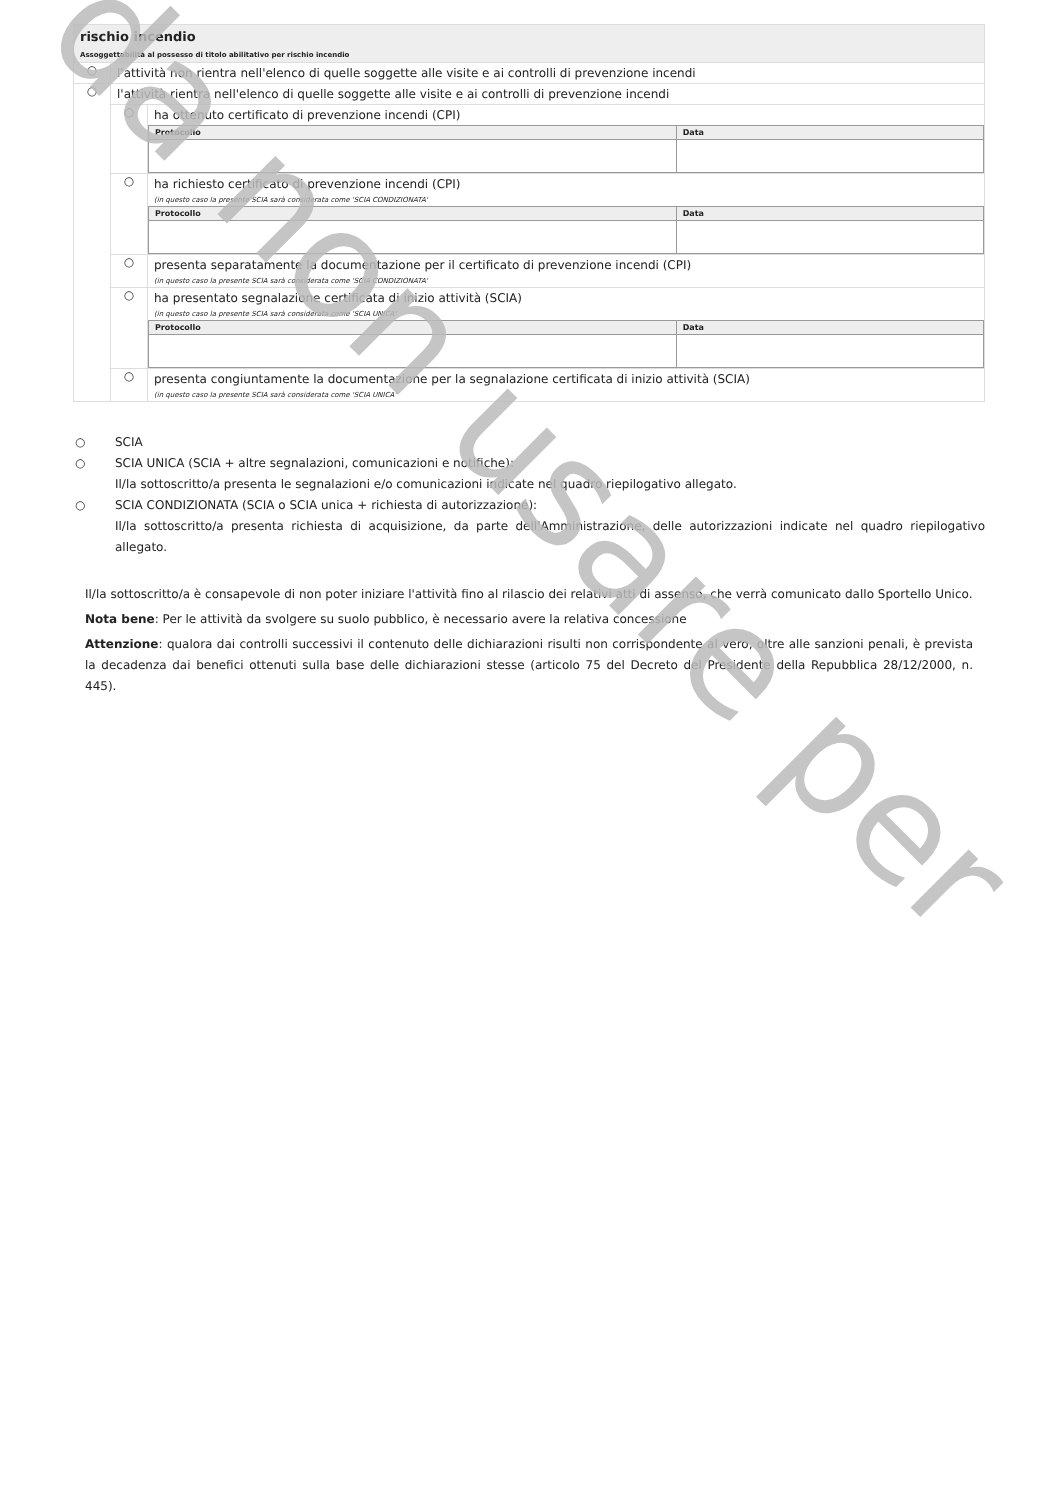rischio incendio
Assoggettabilità al possesso di titolo abilitativo per rischio incendio
○
l'attività non rientra nell'elenco di quelle soggette alle visite e ai controlli di prevenzione incendi
○
l'attività rientra nell'elenco di quelle soggette alle visite e ai controlli di prevenzione incendi
○
ha ottenuto certificato di prevenzione incendi (CPI)
| Protocollo | Data |
| --- | --- |
○
ha richiesto certificato di prevenzione incendi (CPI)
(in questo caso la presente SCIA sarà considerata come 'SCIA CONDIZIONATA'
| Protocollo | Data |
| --- | --- |
○
presenta separatamente la documentazione per il certificato di prevenzione incendi (CPI)
(in questo caso la presente SCIA sarà considerata come 'SCIA CONDIZIONATA'
○
ha presentato segnalazione certificata di inizio attività (SCIA)
(in questo caso la presente SCIA sarà considerata come 'SCIA UNICA'
| Protocollo | Data |
| --- | --- |
○
presenta congiuntamente la documentazione per la segnalazione certificata di inizio attività (SCIA)
(in questo caso la presente SCIA sarà considerata come 'SCIA UNICA'
○ SCIA
○ SCIA UNICA (SCIA + altre segnalazioni, comunicazioni e notifiche):
Il/la sottoscritto/a presenta le segnalazioni e/o comunicazioni indicate nel quadro riepilogativo allegato.
○ SCIA CONDIZIONATA (SCIA o SCIA unica + richiesta di autorizzazione):
Il/la sottoscritto/a presenta richiesta di acquisizione, da parte dell'Amministrazione, delle autorizzazioni indicate nel quadro riepilogativo allegato.
Il/la sottoscritto/a è consapevole di non poter iniziare l'attività fino al rilascio dei relativi atti di assenso, che verrà comunicato dallo Sportello Unico.
Nota bene: Per le attività da svolgere su suolo pubblico, è necessario avere la relativa concessione
Attenzione: qualora dai controlli successivi il contenuto delle dichiarazioni risulti non corrispondente al vero, oltre alle sanzioni penali, è prevista la decadenza dai benefici ottenuti sulla base delle dichiarazioni stesse (articolo 75 del Decreto del Presidente della Repubblica 28/12/2000, n. 445).
da non usare per